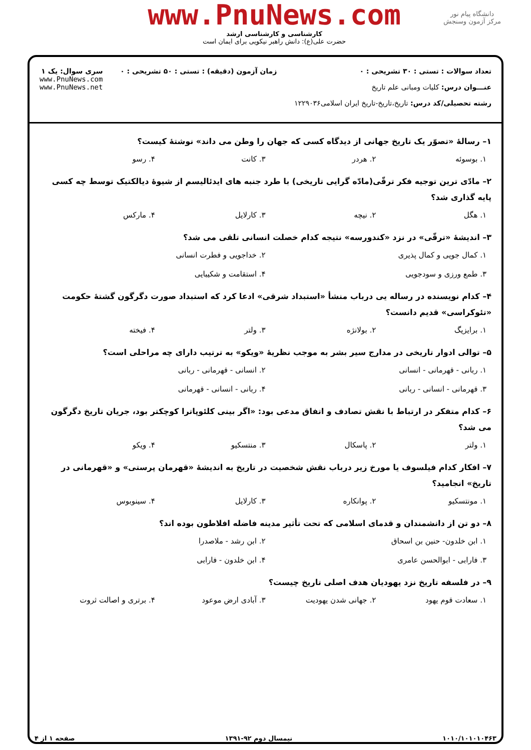دانشگاه پیام نور
مرکز آزمون وسنجش
www.PnuNews.com
کارشناسی و کارشناسی ارشد
حضرت علی(ع): دانش راهبر نیکویی برای ایمان است
تعداد سوالات : تستی : ۳۰ تشریحی : ۰
عنـــوان درس: کلیات ومبانی علم تاریخ
رشته تحصیلی/کد درس: تاریخ،تاریخ-تاریخ ایران اسلامی۱۲۲۹۰۳۶
زمان آزمون (دقیقه) : تستی : ۵۰ تشریحی : ۰
سری سوال: یک ۱
www.PnuNews.com
www.PnuNews.net
۱– رسالهٔ «تصوّر یک تاریخ جهانی از دیدگاه کسی که جهان را وطن می داند» نوشتهٔ کیست؟
۱. بوسوئه ۲. هردر ۳. کانت ۴. رسو
۲– مادّی ترین توجیه فکر ترقّی(مادّه گرایی تاریخی) با طرد جنبه های ایدئالیسم از شیوهٔ دیالکتیک توسط چه کسی پایه گذاری شد؟
۱. هگل ۲. نیچه ۳. کارلایل ۴. مارکس
۳– اندیشهٔ «ترقّی» در نزد «کندورسه» نتیجه کدام خصلت انسانی تلقی می شد؟
۱. کمال جویی و کمال پذیری ۲. خداجویی و فطرت انسانی ۳. طمع ورزی و سودجویی ۴. استقامت و شکیبایی
۴– کدام نویسنده در رساله یی درباب منشأ «استبداد شرقی» ادعا کرد که استبداد صورت دگرگون گشتهٔ حکومت «تئوکراسی» قدیم دانست؟
۱. برایزیگ ۲. بولانژه ۳. ولتر ۴. فیخته
۵– توالی ادوار تاریخی در مدارج سیر بشر به موجب نظریهٔ «ویکو» به ترتیب دارای چه مراحلی است؟
۱. ربانی - قهرمانی - انسانی ۲. انسانی - قهرمانی - ربانی ۳. قهرمانی - انسانی - ربانی ۴. ربانی - انسانی - قهرمانی
۶– کدام متفکر در ارتباط با نقش تصادف و اتفاق مدعی بود: «اگر بینی کلئوپاترا کوچکتر بود، جریان تاریخ دگرگون می شد؟
۱. ولتر ۲. پاسکال ۳. منتسکیو ۴. ویکو
۷– افکار کدام فیلسوف یا مورخ زیر درباب نقش شخصیت در تاریخ به اندیشهٔ «قهرمان پرستی» و «قهرمانی در تاریخ» انجامید؟
۱. مونتسکیو ۲. پوانکاره ۳. کارلایل ۴. سینوبوس
۸– دو تن از دانشمندان و قدمای اسلامی که تحت تأثیر مدینه فاضله افلاطون بوده اند؟
۱. ابن خلدون- حنین بن اسحاق ۲. ابن رشد - ملاصدرا ۳. فارابی - ابوالحسن عامری ۴. ابن خلدون - فارابی
۹– در فلسفه تاریخ نزد یهودیان هدف اصلی تاریخ چیست؟
۱. سعادت قوم یهود ۲. جهانی شدن یهودیت ۳. آبادی ارض موعود ۴. برتری و اصالت ثروت
۱۰۱۰/۱۰۱۰۱۰۴۶۳ نیمسال دوم ۹۲-۱۳۹۱ صفحه ۱ از ۴